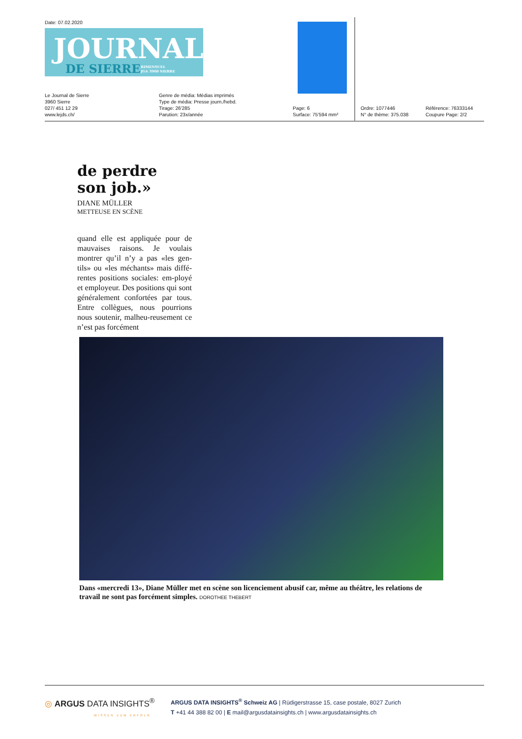Date: 07.02.2020
JOURNAL
DE SIERRE BIMENSUEL
JGA 3960 SIERRE
Le Journal de Sierre
3960 Sierre
027/ 451 12 29
www.lejds.ch/
Genre de média: Médias imprimés
Type de média: Presse journ./hebd.
Tirage: 26'285
Parution: 23x/année
Page: 6
Surface: 75'594 mm²
Ordre: 1077446
N° de thème: 375.038
Référence: 76333144
Coupure Page: 2/2
de perdre
son job.»
DIANE MÜLLER
METTEUSE EN SCÈNE
quand elle est appliquée pour de mauvaises raisons. Je voulais montrer qu’il n’y a pas «les gen-tils» ou «les méchants» mais diffé-rentes positions sociales: em-ployé et employeur. Des positions qui sont généralement confortées par tous. Entre collègues, nous pourrions nous soutenir, malheu-reusement ce n’est pas forcément
Dans «mercredi 13», Diane Müller met en scène son licenciement abusif car, même au théâtre, les relations de travail ne sont pas forcément simples. DOROTHEE THEBERT
◎ ARGUS DATA INSIGHTS<sup>®</sup>
WISSEN ZUM ERFOLG
ARGUS DATA INSIGHTS<sup>®</sup> Schweiz AG | Rüdigerstrasse 15, case postale, 8027 Zurich
T +41 44 388 82 00 | E mail@argusdatainsights.ch | www.argusdatainsights.ch